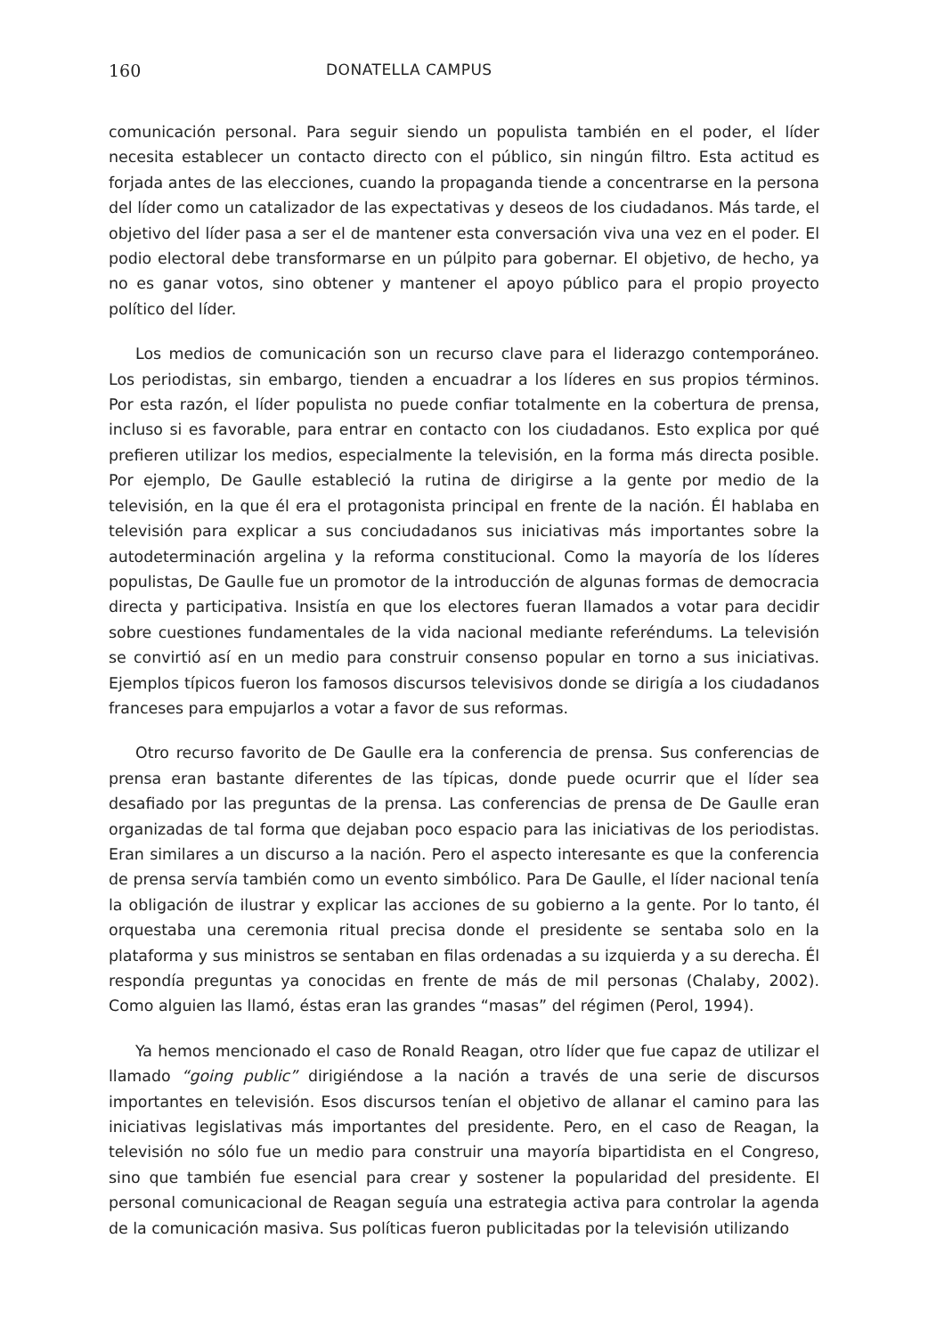160 DONATELLA CAMPUS
comunicación personal. Para seguir siendo un populista también en el poder, el líder necesita establecer un contacto directo con el público, sin ningún filtro. Esta actitud es forjada antes de las elecciones, cuando la propaganda tiende a concentrarse en la persona del líder como un catalizador de las expectativas y deseos de los ciudadanos. Más tarde, el objetivo del líder pasa a ser el de mantener esta conversación viva una vez en el poder. El podio electoral debe transformarse en un púlpito para gobernar. El objetivo, de hecho, ya no es ganar votos, sino obtener y mantener el apoyo público para el propio proyecto político del líder.
Los medios de comunicación son un recurso clave para el liderazgo contemporáneo. Los periodistas, sin embargo, tienden a encuadrar a los líderes en sus propios términos. Por esta razón, el líder populista no puede confiar totalmente en la cobertura de prensa, incluso si es favorable, para entrar en contacto con los ciudadanos. Esto explica por qué prefieren utilizar los medios, especialmente la televisión, en la forma más directa posible. Por ejemplo, De Gaulle estableció la rutina de dirigirse a la gente por medio de la televisión, en la que él era el protagonista principal en frente de la nación. Él hablaba en televisión para explicar a sus conciudadanos sus iniciativas más importantes sobre la autodeterminación argelina y la reforma constitucional. Como la mayoría de los líderes populistas, De Gaulle fue un promotor de la introducción de algunas formas de democracia directa y participativa. Insistía en que los electores fueran llamados a votar para decidir sobre cuestiones fundamentales de la vida nacional mediante referéndums. La televisión se convirtió así en un medio para construir consenso popular en torno a sus iniciativas. Ejemplos típicos fueron los famosos discursos televisivos donde se dirigía a los ciudadanos franceses para empujarlos a votar a favor de sus reformas.
Otro recurso favorito de De Gaulle era la conferencia de prensa. Sus conferencias de prensa eran bastante diferentes de las típicas, donde puede ocurrir que el líder sea desafiado por las preguntas de la prensa. Las conferencias de prensa de De Gaulle eran organizadas de tal forma que dejaban poco espacio para las iniciativas de los periodistas. Eran similares a un discurso a la nación. Pero el aspecto interesante es que la conferencia de prensa servía también como un evento simbólico. Para De Gaulle, el líder nacional tenía la obligación de ilustrar y explicar las acciones de su gobierno a la gente. Por lo tanto, él orquestaba una ceremonia ritual precisa donde el presidente se sentaba solo en la plataforma y sus ministros se sentaban en filas ordenadas a su izquierda y a su derecha. Él respondía preguntas ya conocidas en frente de más de mil personas (Chalaby, 2002). Como alguien las llamó, éstas eran las grandes “masas” del régimen (Perol, 1994).
Ya hemos mencionado el caso de Ronald Reagan, otro líder que fue capaz de utilizar el llamado “going public” dirigiéndose a la nación a través de una serie de discursos importantes en televisión. Esos discursos tenían el objetivo de allanar el camino para las iniciativas legislativas más importantes del presidente. Pero, en el caso de Reagan, la televisión no sólo fue un medio para construir una mayoría bipartidista en el Congreso, sino que también fue esencial para crear y sostener la popularidad del presidente. El personal comunicacional de Reagan seguía una estrategia activa para controlar la agenda de la comunicación masiva. Sus políticas fueron publicitadas por la televisión utilizando